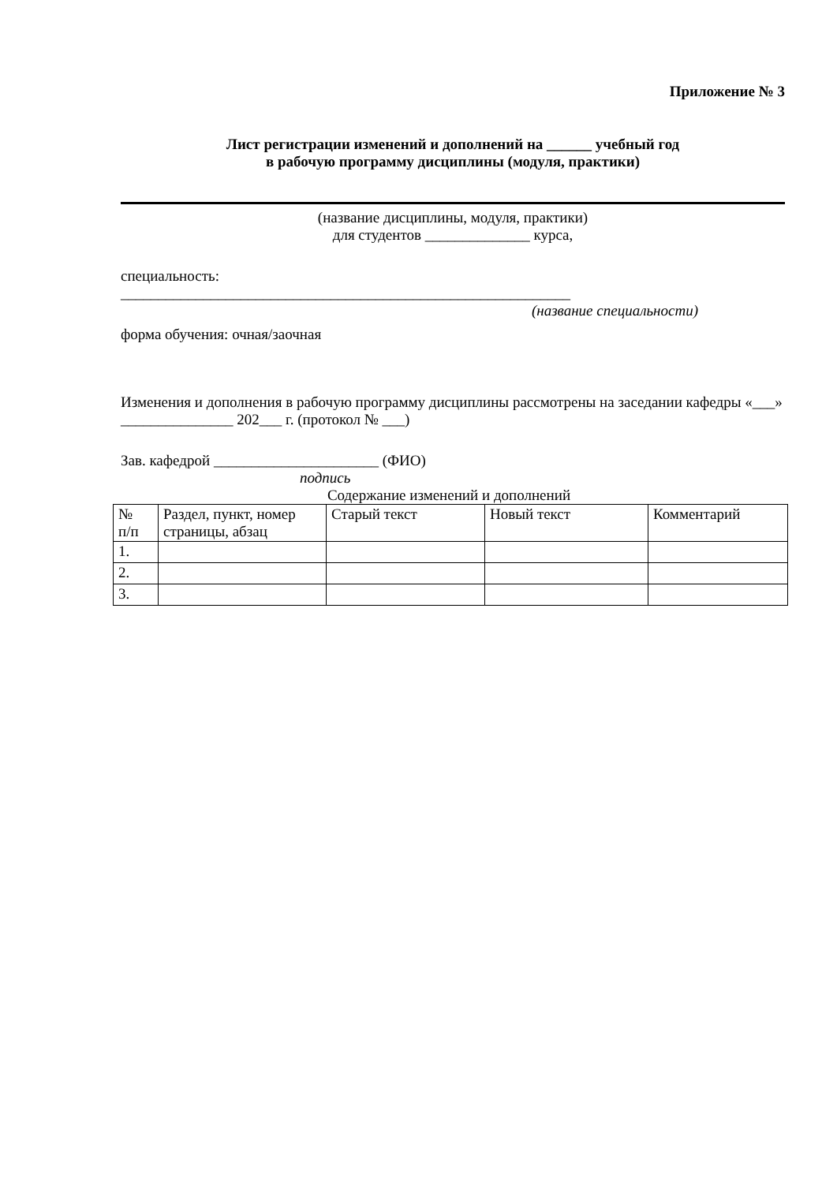Приложение № 3
Лист регистрации изменений и дополнений на ______ учебный год
в рабочую программу дисциплины (модуля, практики)
(название дисциплины, модуля, практики)
для студентов ______________ курса,
специальность:
____________________________________________________________
(название специальности)
форма обучения: очная/заочная
Изменения и дополнения в рабочую программу дисциплины рассмотрены на заседании кафедры «___» _______________ 202___ г. (протокол № ___)
Зав. кафедрой ______________________ (ФИО)
подпись
Содержание изменений и дополнений
| № п/п | Раздел, пункт, номер страницы, абзац | Старый текст | Новый текст | Комментарий |
| 1. | | | | |
| 2. | | | | |
| 3. | | | | |